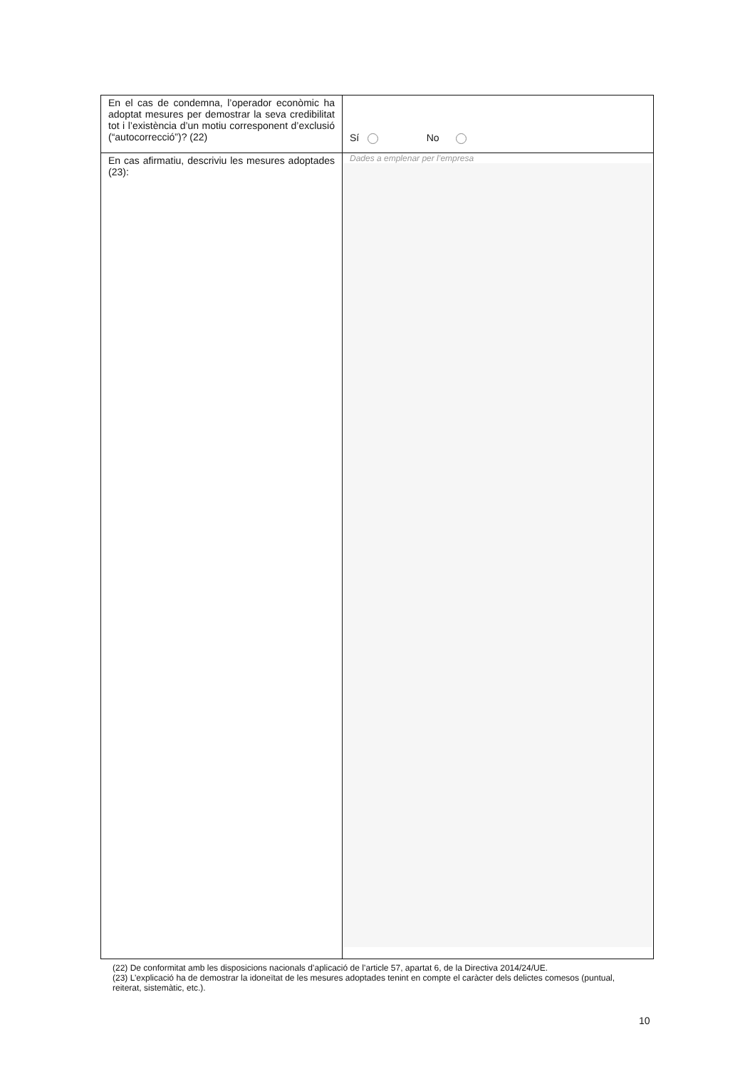| En el cas de condemna, l’operador econòmic ha adoptat mesures per demostrar la seva credibilitat tot i l’existència d’un motiu corresponent d’exclusió (“autocorrecció”)? (22) | Sí No |
| En cas afirmatiu, descriviu les mesures adoptades (23): | Dades a emplenar per l’empresa |
(22) De conformitat amb les disposicions nacionals d’aplicació de l’article 57, apartat 6, de la Directiva 2014/24/UE.
(23) L’explicació ha de demostrar la idoneïtat de les mesures adoptades tenint en compte el caràcter dels delictes comesos (puntual, reiterat, sistemàtic, etc.).
10